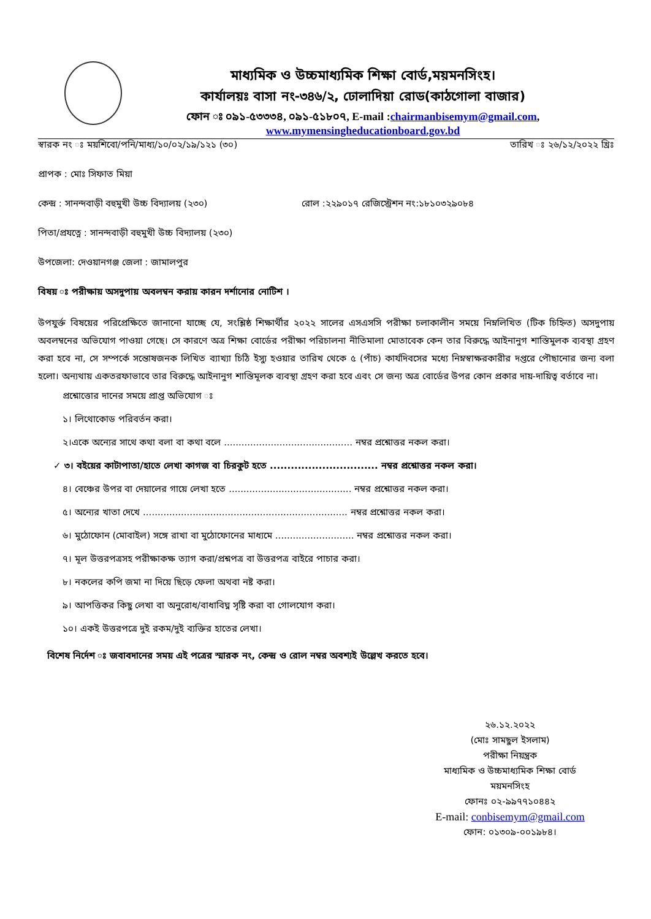মাধ্যমিক ও উচ্চমাধ্যমিক শিক্ষা বোর্ড,ময়মনসিংহ।
কার্যালয়ঃ বাসা নং-৩৪৬/২, ঢোলাদিয়া রোড(কাঠগোলা বাজার)
ফোন ঃ ০৯১-৫৩৩৩৪, ০৯১-৫১৮০৭, E-mail :chairmanbisemym@gmail.com,
www.mymensingheducationboard.gov.bd
স্বারক নং ঃ ময়শিবো/পনি/মাধ্য/১০/০২/১৯/১২১ (৩০) তারিখ ঃ ২৬/১২/২০২২ খ্রিঃ
প্রাপক : মোঃ সিফাত মিয়া
কেন্দ্র : সানন্দবাড়ী বহুমুখী উচ্চ বিদ্যালয় (২৩০) রোল :২২৯০১৭ রেজিস্ট্রেশন নং:১৮১০৩২৯০৮৪
পিতা/প্রযত্নে : সানন্দবাড়ী বহুমুখী উচ্চ বিদ্যালয় (২৩০)
উপজেলা: দেওয়ানগঞ্জ জেলা : জামালপুর
বিষয় ঃ পরীক্ষায় অসদুপায় অবলম্বন করায় কারন দর্শানোর নোটিশ ।
উপযুর্ক্ত বিষয়ের পরিপ্রেক্ষিতে জানানো যাচ্ছে যে, সংশ্লিষ্ঠ শিক্ষার্থীর ২০২২ সালের এসএসসি পরীক্ষা চলাকালীন সময়ে নিম্নলিখিত (টিক চিহ্নিত) অসদুপায় অবলম্বনের অভিযোগ পাওয়া গেছে। সে কারণে অত্র শিক্ষা বোর্ডের পরীক্ষা পরিচালনা নীতিমালা মোতাবেক কেন তার বিরুদ্ধে আইনানুগ শাস্তিমুলক ব্যবস্থা গ্রহণ করা হবে না, সে সম্পর্কে সন্তোষজনক লিখিত ব্যাখ্যা চিঠি ইস্যু হওয়ার তারিখ থেকে ৫ (পাঁচ) কার্যদিবসের মধ্যে নিম্নস্বাক্ষরকারীর দপ্তরে পৌছানোর জন্য বলা হলো। অন্যথায় একতরফাভাবে তার বিরুদ্ধে আইনানুগ শাস্তিমূলক ব্যবস্থা গ্রহণ করা হবে এবং সে জন্য অত্র বোর্ডের উপর কোন প্রকার দায়-দায়িত্ব বর্তাবে না।
প্রশ্নোত্তোর দানের সময়ে প্রাপ্ত অভিযোগ ঃ
১। লিথোকোড পরিবর্তন করা।
২।একে অন্যের সাথে কথা বলা বা কথা বলে ............................................ নম্বর প্রশ্নোত্তর নকল করা।
✓ ৩। বইয়ের কাটাপাতা/হাতে লেখা কাগজ বা চিরকুট হতে ............................... নম্বর প্রশ্নোত্তর নকল করা।
৪। বেঞ্চের উপর বা দেয়ালের গায়ে লেখা হতে .......................................... নম্বর প্রশ্নোত্তর নকল করা।
৫। অন্যের খাতা দেখে ...................................................................... নম্বর প্রশ্নোত্তর নকল করা।
৬। মুঠোফোন (মোবাইল) সঙ্গে রাখা বা মুঠোফোনের মাধ্যমে ........................... নম্বর প্রশ্নোত্তর নকল করা।
৭। মূল উত্তরপত্রসহ পরীক্ষাকক্ষ ত্যাগ করা/প্রশ্নপত্র বা উত্তরপত্র বাইরে পাচার করা।
৮। নকলের কপি জমা না দিয়ে ছিড়ে ফেলা অথবা নষ্ট করা।
৯। আপত্তিকর কিছু লেখা বা অনুরোধ/বাধাবিঘ্ন সৃষ্টি করা বা গোলযোগ করা।
১০। একই উত্তরপত্রে দুই রকম/দুই ব্যক্তির হাতের লেখা।
বিশেষ নির্দেশ ঃ জবাবদানের সময় এই পত্রের স্মারক নং, কেন্দ্র ও রোল নম্বর অবশ্যই উল্লেখ করতে হবে।
২৬.১২.২০২২
(মোঃ সামছুল ইসলাম)
পরীক্ষা নিয়ন্ত্রক
মাধ্যমিক ও উচ্চমাধ্যমিক শিক্ষা বোর্ড
ময়মনসিংহ
ফোনঃ ০২-৯৯৭৭১০৪৪২
E-mail: conbisemym@gmail.com
ফোন: ০১৩০৯-০০১৯৮৪।